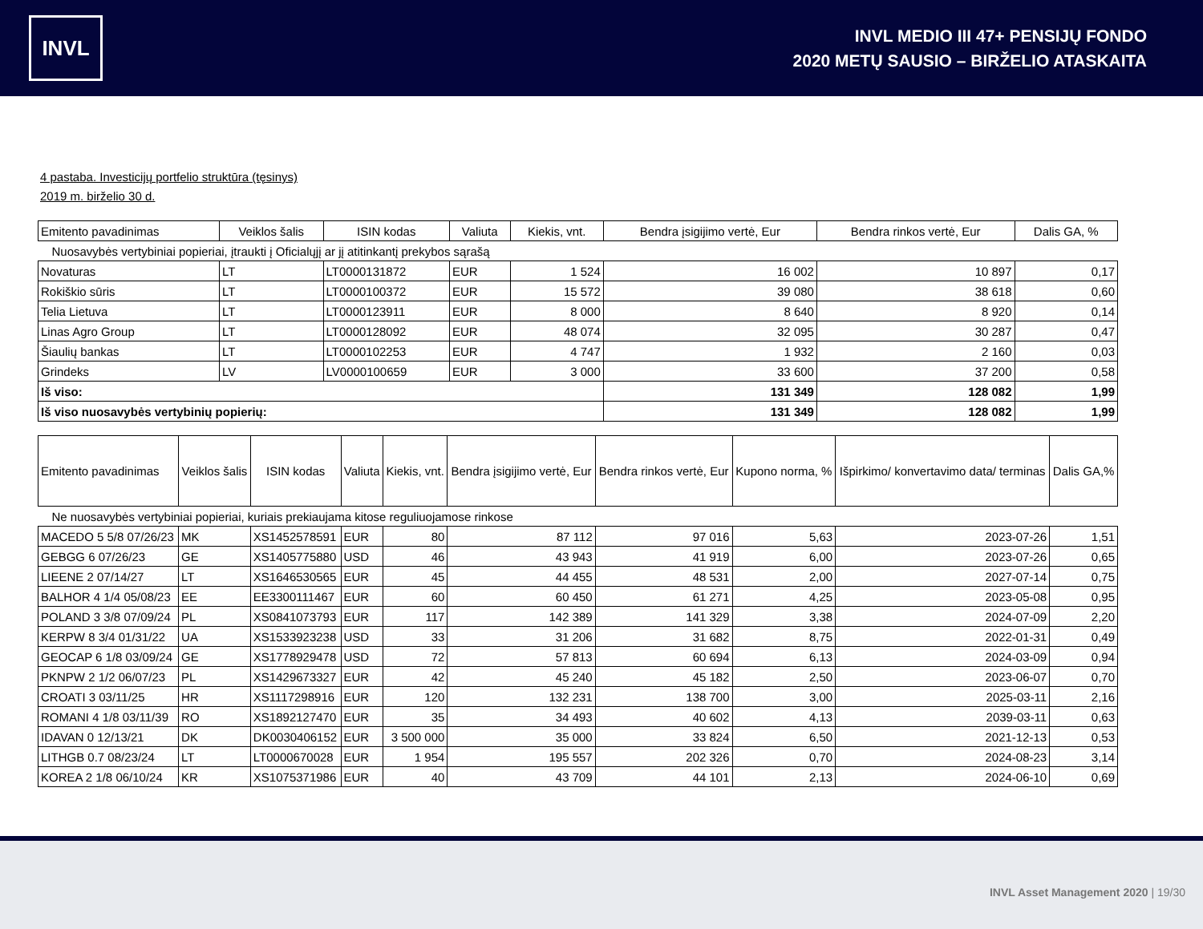INVL
INVL MEDIO III 47+ PENSIJŲ FONDO
2020 METŲ SAUSIO – BIRŽELIO ATASKAITA
4 pastaba. Investicijų portfelio struktūra (tęsinys)
2019 m. birželio 30 d.
| Emitento pavadinimas | Veiklos šalis | ISIN kodas | Valiuta | Kiekis, vnt. | Bendra įsigijimo vertė, Eur | Bendra rinkos vertė, Eur | Dalis GA, % |
| --- | --- | --- | --- | --- | --- | --- | --- |
| Nuosavybės vertybiniai popieriai, įtraukti į Oficialųjį ar jį atitinkantį prekybos sąrašą | | | | | | | |
| Novaturas | LT | LT0000131872 | EUR | 1 524 | 16 002 | 10 897 | 0,17 |
| Rokiškio sūris | LT | LT0000100372 | EUR | 15 572 | 39 080 | 38 618 | 0,60 |
| Telia Lietuva | LT | LT0000123911 | EUR | 8 000 | 8 640 | 8 920 | 0,14 |
| Linas Agro Group | LT | LT0000128092 | EUR | 48 074 | 32 095 | 30 287 | 0,47 |
| Šiaulių bankas | LT | LT0000102253 | EUR | 4 747 | 1 932 | 2 160 | 0,03 |
| Grindeks | LV | LV0000100659 | EUR | 3 000 | 33 600 | 37 200 | 0,58 |
| Iš viso: | | | | | 131 349 | 128 082 | 1,99 |
| Iš viso nuosavybės vertybinių popierių: | | | | | 131 349 | 128 082 | 1,99 |
| Emitento pavadinimas | Veiklos šalis | ISIN kodas | Valiuta | Kiekis, vnt. | Bendra įsigijimo vertė, Eur | Bendra rinkos vertė, Eur | Kupono norma, % | Išpirkimo/ konvertavimo data/ terminas | Dalis GA,% |
| --- | --- | --- | --- | --- | --- | --- | --- | --- | --- |
| Ne nuosavybės vertybiniai popieriai, kuriais prekiaujama kitose reguliuojamose rinkose | | | | | | | | | |
| MACEDO 5 5/8 07/26/23 | MK | XS1452578591 | EUR | 80 | 87 112 | 97 016 | 5,63 | 2023-07-26 | 1,51 |
| GEBGG 6 07/26/23 | GE | XS1405775880 | USD | 46 | 43 943 | 41 919 | 6,00 | 2023-07-26 | 0,65 |
| LIEENE 2 07/14/27 | LT | XS1646530565 | EUR | 45 | 44 455 | 48 531 | 2,00 | 2027-07-14 | 0,75 |
| BALHOR 4 1/4 05/08/23 | EE | EE3300111467 | EUR | 60 | 60 450 | 61 271 | 4,25 | 2023-05-08 | 0,95 |
| POLAND 3 3/8 07/09/24 | PL | XS0841073793 | EUR | 117 | 142 389 | 141 329 | 3,38 | 2024-07-09 | 2,20 |
| KERPW 8 3/4 01/31/22 | UA | XS1533923238 | USD | 33 | 31 206 | 31 682 | 8,75 | 2022-01-31 | 0,49 |
| GEOCAP 6 1/8 03/09/24 | GE | XS1778929478 | USD | 72 | 57 813 | 60 694 | 6,13 | 2024-03-09 | 0,94 |
| PKNPW 2 1/2 06/07/23 | PL | XS1429673327 | EUR | 42 | 45 240 | 45 182 | 2,50 | 2023-06-07 | 0,70 |
| CROATI 3 03/11/25 | HR | XS1117298916 | EUR | 120 | 132 231 | 138 700 | 3,00 | 2025-03-11 | 2,16 |
| ROMANI 4 1/8 03/11/39 | RO | XS1892127470 | EUR | 35 | 34 493 | 40 602 | 4,13 | 2039-03-11 | 0,63 |
| IDAVAN 0 12/13/21 | DK | DK0030406152 | EUR | 3 500 000 | 35 000 | 33 824 | 6,50 | 2021-12-13 | 0,53 |
| LITHGB 0.7 08/23/24 | LT | LT0000670028 | EUR | 1 954 | 195 557 | 202 326 | 0,70 | 2024-08-23 | 3,14 |
| KOREA 2 1/8 06/10/24 | KR | XS1075371986 | EUR | 40 | 43 709 | 44 101 | 2,13 | 2024-06-10 | 0,69 |
INVL Asset Management 2020 | 19/30